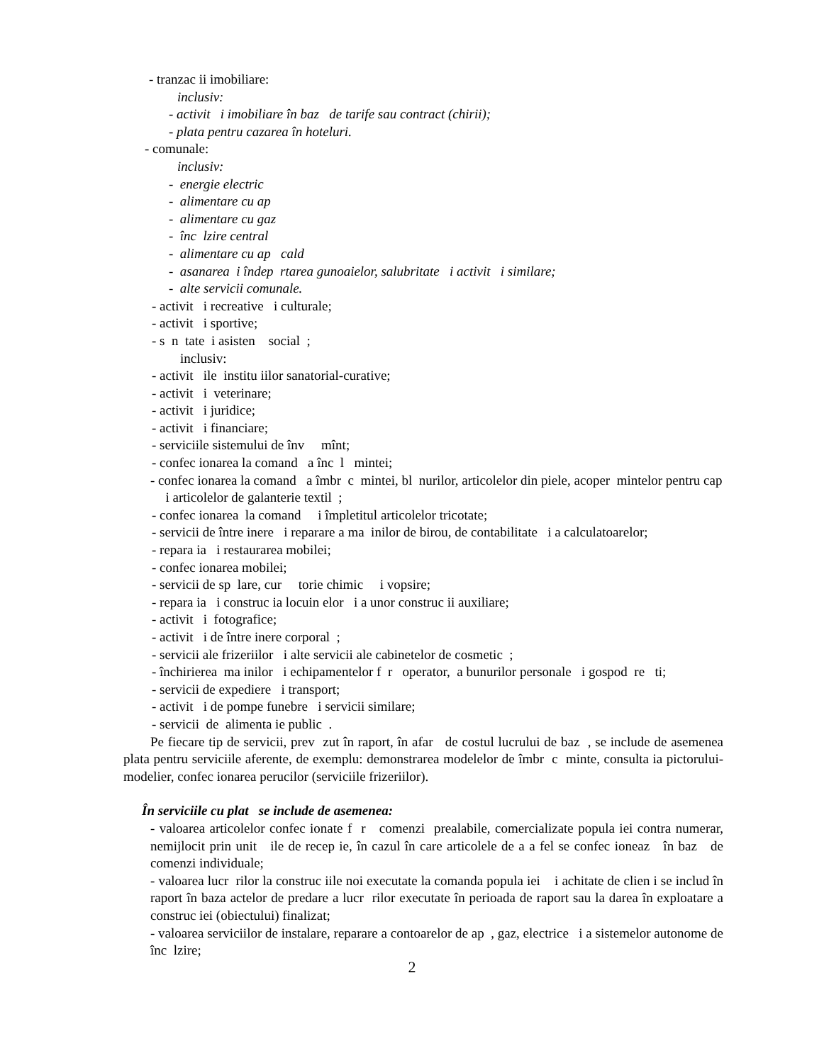- tranzac ii imobiliare:
inclusiv:
- activit i imobiliare în baz de tarife sau contract (chirii);
- plata pentru cazarea în hoteluri.
- comunale:
inclusiv:
- energie electric
- alimentare cu ap
- alimentare cu gaz
- înc lzire central
- alimentare cu ap cald
- asanarea i îndep rtarea gunoaielor, salubritate i activit i similare;
- alte servicii comunale.
- activit i recreative i culturale;
- activit i sportive;
- s n tate i asisten social ;
inclusiv:
- activit ile institu iilor sanatorial-curative;
- activit i veterinare;
- activit i juridice;
- activit i financiare;
- serviciile sistemului de înv mînt;
- confec ionarea la comand a înc l mintei;
- confec ionarea la comand a îmbr c mintei, bl nurilor, articolelor din piele, acoper mintelor pentru cap i articolelor de galanterie textil ;
- confec ionarea la comand i împletitul articolelor tricotate;
- servicii de între inere i reparare a ma inilor de birou, de contabilitate i a calculatoarelor;
- repara ia i restaurarea mobilei;
- confec ionarea mobilei;
- servicii de sp lare, cur torie chimic i vopsire;
- repara ia i construc ia locuin elor i a unor construc ii auxiliare;
- activit i fotografice;
- activit i de între inere corporal ;
- servicii ale frizeriilor i alte servicii ale cabinetelor de cosmetic ;
- închirierea ma inilor i echipamentelor f r operator, a bunurilor personale i gospod re ti;
- servicii de expediere i transport;
- activit i de pompe funebre i servicii similare;
- servicii de alimenta ie public .
Pe fiecare tip de servicii, prev zut în raport, în afar de costul lucrului de baz , se include de asemenea plata pentru serviciile aferente, de exemplu: demonstrarea modelelor de îmbr c minte, consulta ia pictorului-modelier, confec ionarea perucilor (serviciile frizeriilor).
În serviciile cu plat se include de asemenea:
- valoarea articolelor confec ionate f r comenzi prealabile, comercializate popula iei contra numerar, nemijlocit prin unit ile de recep ie, în cazul în care articolele de a a fel se confec ioneaz în baz de comenzi individuale;
- valoarea lucr rilor la construc iile noi executate la comanda popula iei i achitate de clien i se includ în raport în baza actelor de predare a lucr rilor executate în perioada de raport sau la darea în exploatare a construc iei (obiectului) finalizat;
- valoarea serviciilor de instalare, reparare a contoarelor de ap , gaz, electrice i a sistemelor autonome de înc lzire;
2